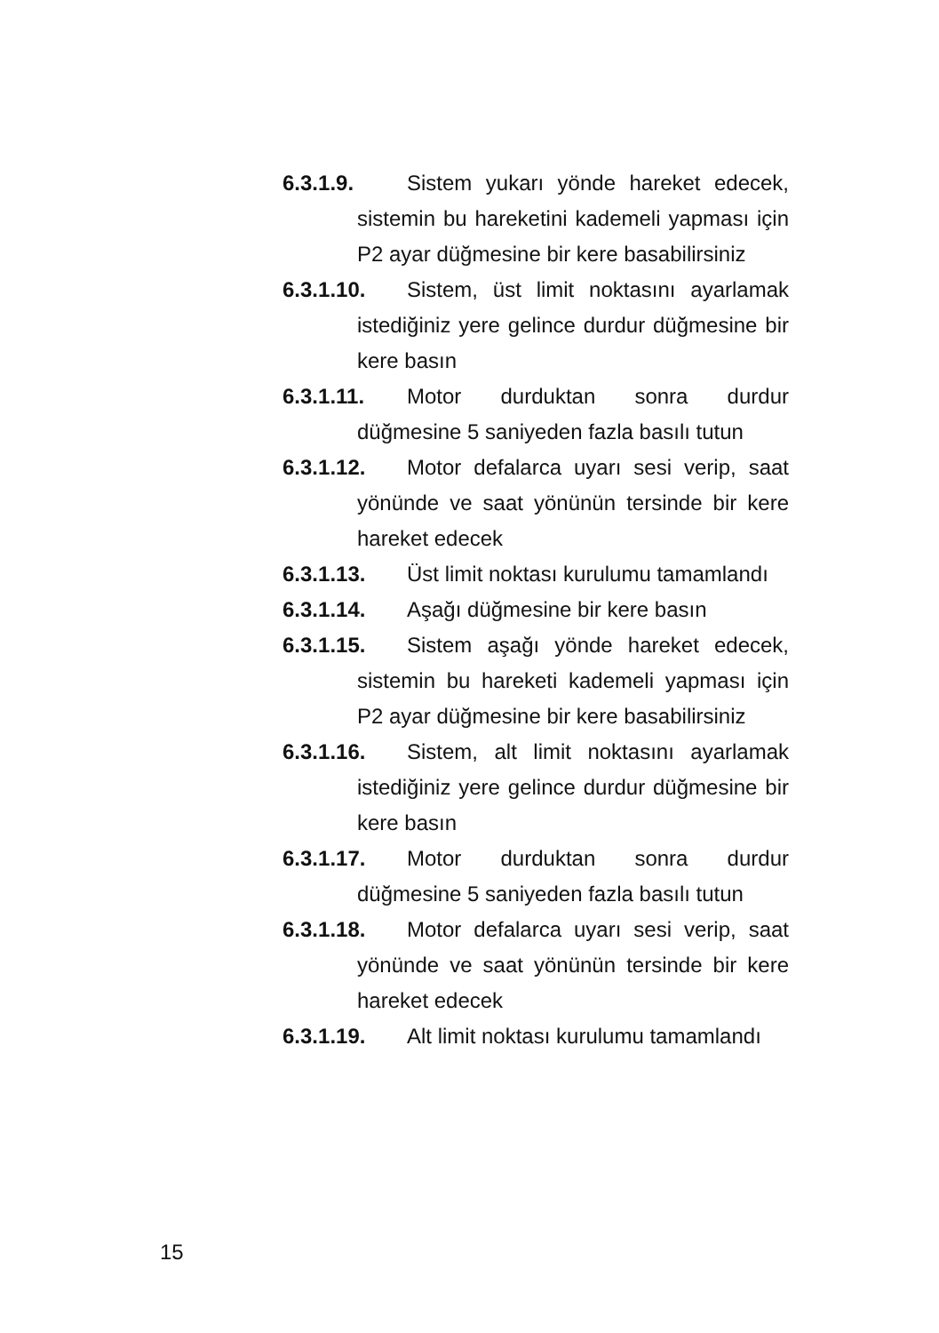6.3.1.9. Sistem yukarı yönde hareket edecek, sistemin bu hareketini kademeli yapması için P2 ayar düğmesine bir kere basabilirsiniz
6.3.1.10. Sistem, üst limit noktasını ayarlamak istediğiniz yere gelince durdur düğmesine bir kere basın
6.3.1.11. Motor durduktan sonra durdur düğmesine 5 saniyeden fazla basılı tutun
6.3.1.12. Motor defalarca uyarı sesi verip, saat yönünde ve saat yönünün tersinde bir kere hareket edecek
6.3.1.13. Üst limit noktası kurulumu tamamlandı
6.3.1.14. Aşağı düğmesine bir kere basın
6.3.1.15. Sistem aşağı yönde hareket edecek, sistemin bu hareketi kademeli yapması için P2 ayar düğmesine bir kere basabilirsiniz
6.3.1.16. Sistem, alt limit noktasını ayarlamak istediğiniz yere gelince durdur düğmesine bir kere basın
6.3.1.17. Motor durduktan sonra durdur düğmesine 5 saniyeden fazla basılı tutun
6.3.1.18. Motor defalarca uyarı sesi verip, saat yönünde ve saat yönünün tersinde bir kere hareket edecek
6.3.1.19. Alt limit noktası kurulumu tamamlandı
15